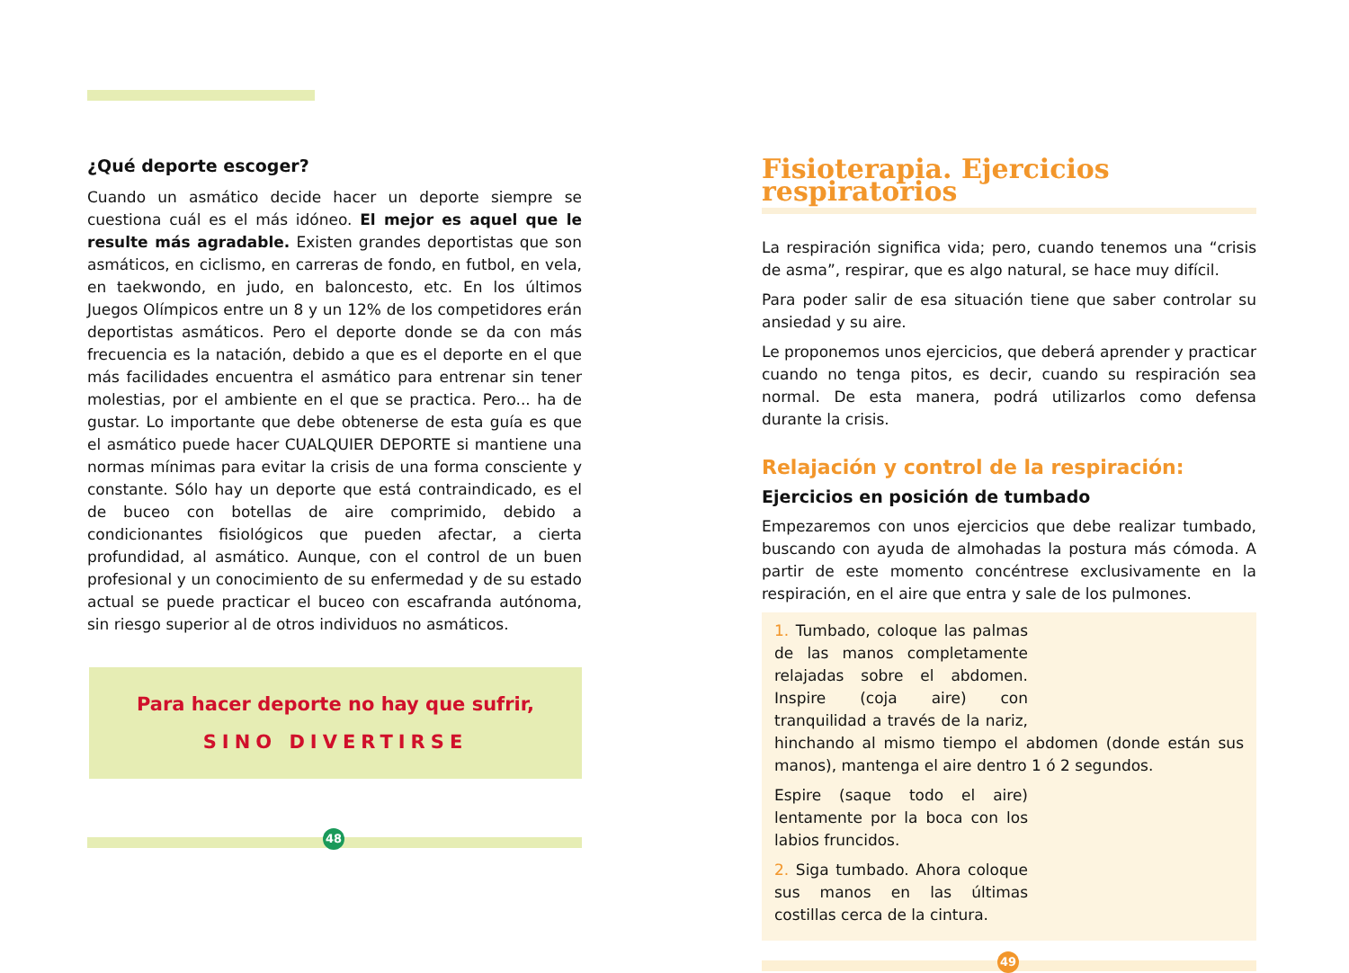¿Qué deporte escoger?
Cuando un asmático decide hacer un deporte siempre se cuestiona cuál es el más idóneo. El mejor es aquel que le resulte más agradable. Existen grandes deportistas que son asmáticos, en ciclismo, en carreras de fondo, en futbol, en vela, en taekwondo, en judo, en baloncesto, etc. En los últimos Juegos Olímpicos entre un 8 y un 12% de los competidores erán deportistas asmáticos. Pero el deporte donde se da con más frecuencia es la natación, debido a que es el deporte en el que más facilidades encuentra el asmático para entrenar sin tener molestias, por el ambiente en el que se practica. Pero... ha de gustar. Lo importante que debe obtenerse de esta guía es que el asmático puede hacer CUALQUIER DEPORTE si mantiene una normas mínimas para evitar la crisis de una forma consciente y constante. Sólo hay un deporte que está contraindicado, es el de buceo con botellas de aire comprimido, debido a condicionantes fisiológicos que pueden afectar, a cierta profundidad, al asmático. Aunque, con el control de un buen profesional y un conocimiento de su enfermedad y de su estado actual se puede practicar el buceo con escafranda autónoma, sin riesgo superior al de otros individuos no asmáticos.
Para hacer deporte no hay que sufrir,
SINO DIVERTIRSE
48
Fisioterapia. Ejercicios respiratorios
La respiración significa vida; pero, cuando tenemos una “crisis de asma”, respirar, que es algo natural, se hace muy difícil.
Para poder salir de esa situación tiene que saber controlar su ansiedad y su aire.
Le proponemos unos ejercicios, que deberá aprender y practicar cuando no tenga pitos, es decir, cuando su respiración sea normal. De esta manera, podrá utilizarlos como defensa durante la crisis.
Relajación y control de la respiración:
Ejercicios en posición de tumbado
Empezaremos con unos ejercicios que debe realizar tumbado, buscando con ayuda de almohadas la postura más cómoda. A partir de este momento concéntrese exclusivamente en la respiración, en el aire que entra y sale de los pulmones.
1. Tumbado, coloque las palmas de las manos completamente relajadas sobre el abdomen. Inspire (coja aire) con tranquilidad a través de la nariz, hinchando al mismo tiempo el abdomen (donde están sus manos), mantenga el aire dentro 1 ó 2 segundos.
Espire (saque todo el aire) lentamente por la boca con los labios fruncidos.
2. Siga tumbado. Ahora coloque sus manos en las últimas costillas cerca de la cintura.
49